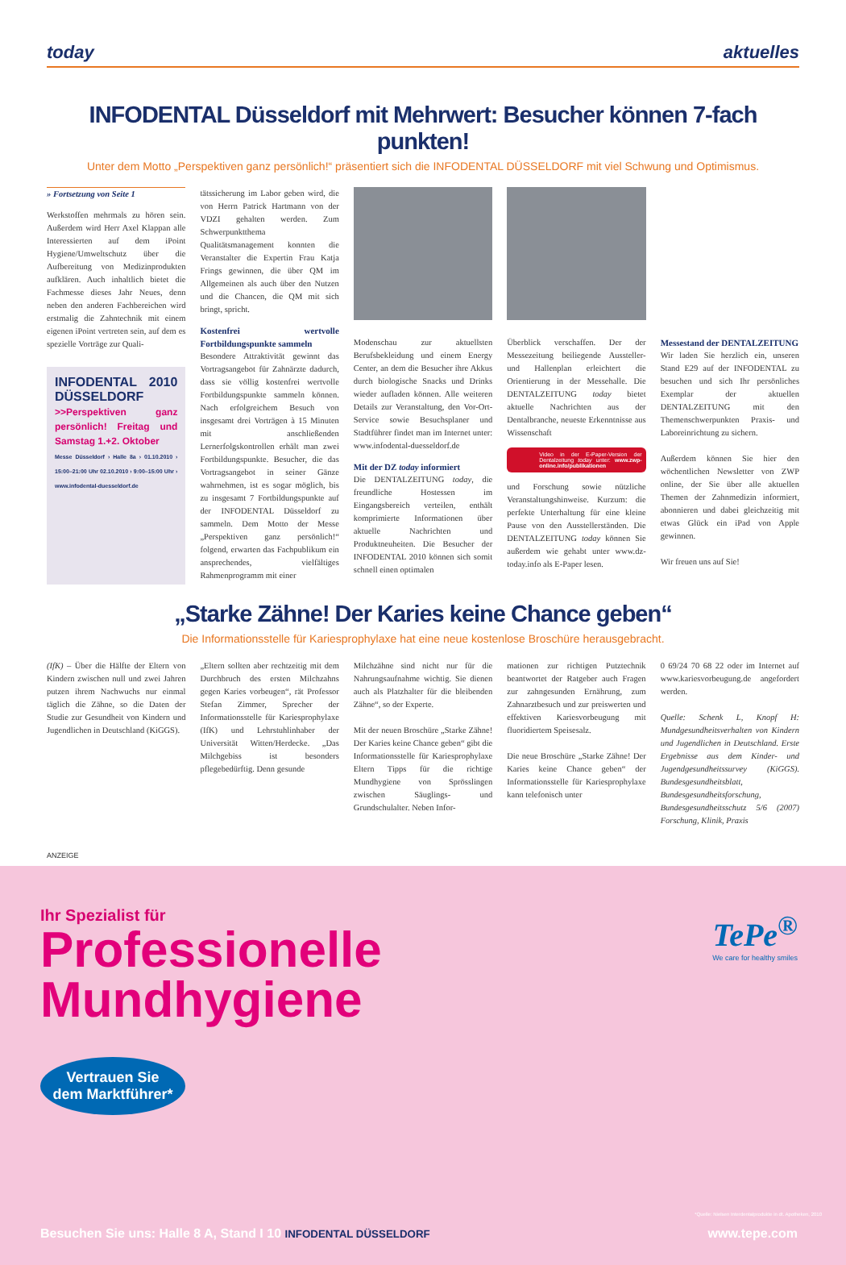today aktuelles
INFODENTAL Düsseldorf mit Mehrwert: Besucher können 7-fach punkten!
Unter dem Motto „Perspektiven ganz persönlich!“ präsentiert sich die INFODENTAL DÜSSELDORF mit viel Schwung und Optimismus.
» Fortsetzung von Seite 1
Werkstoffen mehrmals zu hören sein. Außerdem wird Herr Axel Klappan alle Interessierten auf dem iPoint Hygiene/Umweltschutz über die Aufbereitung von Medizinprodukten aufklären. Auch inhaltlich bietet die Fachmesse dieses Jahr Neues, denn neben den anderen Fachbereichen wird erstmalig die Zahntechnik mit einem eigenen iPoint vertreten sein, auf dem es spezielle Vorträge zur Quali-
INFODENTAL 2010 DÜSSELDORF
>>Perspektiven ganz persönlich! Freitag und Samstag 1.+2. Oktober
Messe Düsseldorf › Halle 8a › 01.10.2010 › 15:00–21:00 Uhr 02.10.2010 › 9:00–15:00 Uhr › www.infodental-duesseldorf.de
tätssicherung im Labor geben wird, die von Herrn Patrick Hartmann von der VDZI gehalten werden. Zum Schwerpunktthema Qualitätsmanagement konnten die Veranstalter die Expertin Frau Katja Frings gewinnen, die über QM im Allgemeinen als auch über den Nutzen und die Chancen, die QM mit sich bringt, spricht.
Kostenfrei wertvolle Fortbildungspunkte sammeln
Besondere Attraktivität gewinnt das Vortragsangebot für Zahnärzte dadurch, dass sie völlig kostenfrei wertvolle Fortbildungspunkte sammeln können. Nach erfolgreichem Besuch von insgesamt drei Vorträgen à 15 Minuten mit anschließenden Lernerfolgskontrollen erhält man zwei Fortbildungspunkte. Besucher, die das Vortragsangebot in seiner Gänze wahrnehmen, ist es sogar möglich, bis zu insgesamt 7 Fortbildungspunkte auf der INFODENTAL Düsseldorf zu sammeln. Dem Motto der Messe „Perspektiven ganz persönlich!“ folgend, erwarten das Fachpublikum ein ansprechendes, vielfältiges Rahmenprogramm mit einer
Modenschau zur aktuellsten Berufsbekleidung und einem Energy Center, an dem die Besucher ihre Akkus durch biologische Snacks und Drinks wieder aufladen können. Alle weiteren Details zur Veranstaltung, den Vor-Ort-Service sowie Besuchsplaner und Stadtführer findet man im Internet unter: www.infodental-duesseldorf.de
Mit der DZ today informiert
Die DENTALZEITUNG today, die freundliche Hostessen im Eingangsbereich verteilen, enthält komprimierte Informationen über aktuelle Nachrichten und Produktneuheiten. Die Besucher der INFODENTAL 2010 können sich somit schnell einen optimalen
Überblick verschaffen. Der der Messezeitung beiliegende Aussteller- und Hallenplan erleichtert die Orientierung in der Messehalle. Die DENTALZEITUNG today bietet aktuelle Nachrichten aus der Dentalbranche, neueste Erkenntnisse aus Wissenschaft
Video in der E-Paper-Version der Dentalzeitung today unter: www.zwp-online.info/publikationen
und Forschung sowie nützliche Veranstaltungshinweise. Kurzum: die perfekte Unterhaltung für eine kleine Pause von den Ausstellerständen. Die DENTALZEITUNG today können Sie außerdem wie gehabt unter www.dz-today.info als E-Paper lesen.
Messestand der DENTALZEITUNG
Wir laden Sie herzlich ein, unseren Stand E29 auf der INFODENTAL zu besuchen und sich Ihr persönliches Exemplar der aktuellen DENTALZEITUNG mit den Themenschwerpunkten Praxis- und Laboreinrichtung zu sichern.
Außerdem können Sie hier den wöchentlichen Newsletter von ZWP online, der Sie über alle aktuellen Themen der Zahnmedizin informiert, abonnieren und dabei gleichzeitig mit etwas Glück ein iPad von Apple gewinnen.
Wir freuen uns auf Sie!
„Starke Zähne! Der Karies keine Chance geben“
Die Informationsstelle für Kariesprophylaxe hat eine neue kostenlose Broschüre herausgebracht.
(IfK) – Über die Hälfte der Eltern von Kindern zwischen null und zwei Jahren putzen ihrem Nachwuchs nur einmal täglich die Zähne, so die Daten der Studie zur Gesundheit von Kindern und Jugendlichen in Deutschland (KiGGS).
„Eltern sollten aber rechtzeitig mit dem Durchbruch des ersten Milchzahns gegen Karies vorbeugen“, rät Professor Stefan Zimmer, Sprecher der Informationsstelle für Kariesprophylaxe (IfK) und Lehrstuhlinhaber der Universität Witten/Herdecke. „Das Milchgebiss ist besonders pflegebedürftig. Denn gesunde
Milchzähne sind nicht nur für die Nahrungsaufnahme wichtig. Sie dienen auch als Platzhalter für die bleibenden Zähne“, so der Experte.
Mit der neuen Broschüre „Starke Zähne! Der Karies keine Chance geben“ gibt die Informationsstelle für Kariesprophylaxe Eltern Tipps für die richtige Mundhygiene von Sprösslingen zwischen Säuglings- und Grundschulalter. Neben Infor-
mationen zur richtigen Putztechnik beantwortet der Ratgeber auch Fragen zur zahngesunden Ernährung, zum Zahnarztbesuch und zur preiswerten und effektiven Kariesvorbeugung mit fluoridiertem Speisesalz.
Die neue Broschüre „Starke Zähne! Der Karies keine Chance geben“ der Informationsstelle für Kariesprophylaxe kann telefonisch unter
0 69/24 70 68 22 oder im Internet auf www.kariesvorbeugung.de angefordert werden.
Quelle: Schenk L, Knopf H: Mundgesundheitsverhalten von Kindern und Jugendlichen in Deutschland. Erste Ergebnisse aus dem Kinder- und Jugendgesundheitssurvey (KiGGS). Bundesgesundheitsblatt, Bundesgesundheitsforschung, Bundesgesundheitsschutz 5/6 (2007) Forschung, Klinik, Praxis
ANZEIGE
Ihr Spezialist für
Professionelle
Mundhygiene
TePe<sup>®</sup>
We care for healthy smiles
Vertrauen Sie dem Marktführer*
Besuchen Sie uns: Halle 8 A, Stand I 10 INFODENTAL DÜSSELDORF www.tepe.com
*Quelle: Nielsen Interdentalprodukte in dt. Apotheken, 2010